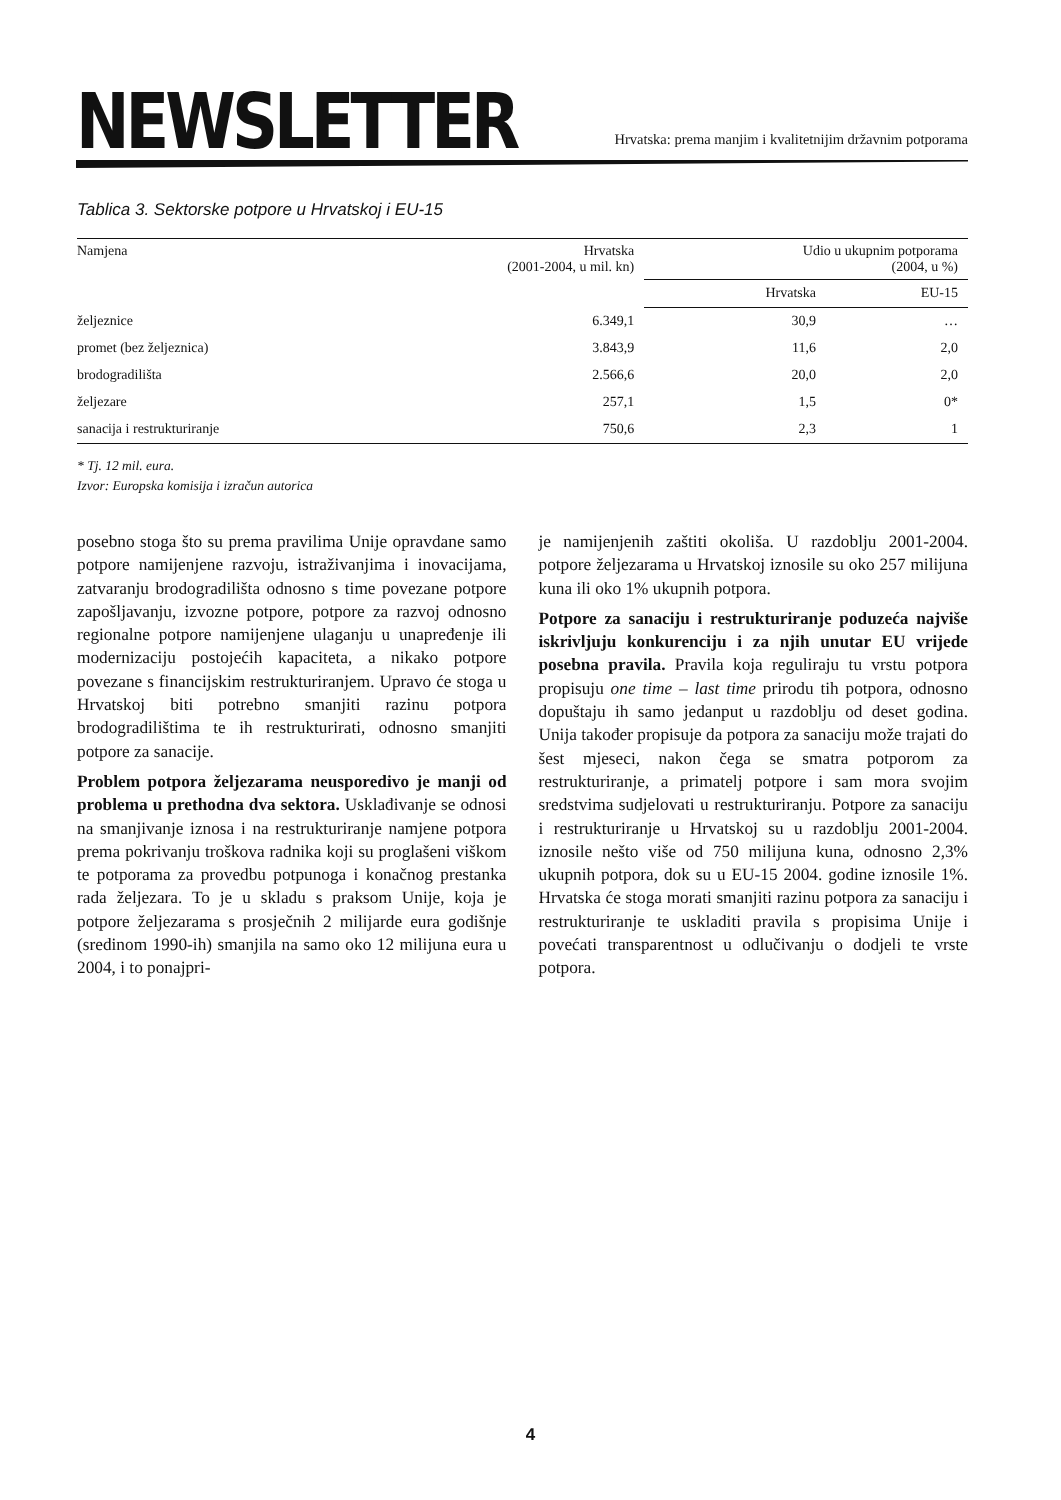NEWSLETTER
Hrvatska: prema manjim i kvalitetnijim državnim potporama
Tablica 3. Sektorske potpore u Hrvatskoj i EU-15
| Namjena | Hrvatska (2001-2004, u mil. kn) | Udio u ukupnim potporama (2004, u %) | |
| --- | --- | --- | --- |
| | | Hrvatska | EU-15 |
| željeznice | 6.349,1 | 30,9 | … |
| promet (bez željeznica) | 3.843,9 | 11,6 | 2,0 |
| brodogradilišta | 2.566,6 | 20,0 | 2,0 |
| željezare | 257,1 | 1,5 | 0* |
| sanacija i restrukturiranje | 750,6 | 2,3 | 1 |
* Tj. 12 mil. eura.
Izvor: Europska komisija i izračun autorica
posebno stoga što su prema pravilima Unije opravdane samo potpore namijenjene razvoju, istraživanjima i inovacijama, zatvaranju brodogradilišta odnosno s time povezane potpore zapošljavanju, izvozne potpore, potpore za razvoj odnosno regionalne potpore namijenjene ulaganju u unapređenje ili modernizaciju postojećih kapaciteta, a nikako potpore povezane s financijskim restrukturiranjem. Upravo će stoga u Hrvatskoj biti potrebno smanjiti razinu potpora brodogradilištima te ih restrukturirati, odnosno smanjiti potpore za sanacije.
Problem potpora željezarama neusporedivo je manji od problema u prethodna dva sektora. Usklađivanje se odnosi na smanjivanje iznosa i na restrukturiranje namjene potpora prema pokrivanju troškova radnika koji su proglašeni viškom te potporama za provedbu potpunoga i konačnog prestanka rada željezara. To je u skladu s praksom Unije, koja je potpore željezarama s prosječnih 2 milijarde eura godišnje (sredinom 1990-ih) smanjila na samo oko 12 milijuna eura u 2004, i to ponajpri-
je namijenjenih zaštiti okoliša. U razdoblju 2001-2004. potpore željezarama u Hrvatskoj iznosile su oko 257 milijuna kuna ili oko 1% ukupnih potpora.
Potpore za sanaciju i restrukturiranje poduzeća najviše iskrivljuju konkurenciju i za njih unutar EU vrijede posebna pravila. Pravila koja reguliraju tu vrstu potpora propisuju one time – last time prirodu tih potpora, odnosno dopuštaju ih samo jedanput u razdoblju od deset godina. Unija također propisuje da potpora za sanaciju može trajati do šest mjeseci, nakon čega se smatra potporom za restrukturiranje, a primatelj potpore i sam mora svojim sredstvima sudjelovati u restrukturiranju. Potpore za sanaciju i restrukturiranje u Hrvatskoj su u razdoblju 2001-2004. iznosile nešto više od 750 milijuna kuna, odnosno 2,3% ukupnih potpora, dok su u EU-15 2004. godine iznosile 1%. Hrvatska će stoga morati smanjiti razinu potpora za sanaciju i restrukturiranje te uskladiti pravila s propisima Unije i povećati transparentnost u odlučivanju o dodjeli te vrste potpora.
4